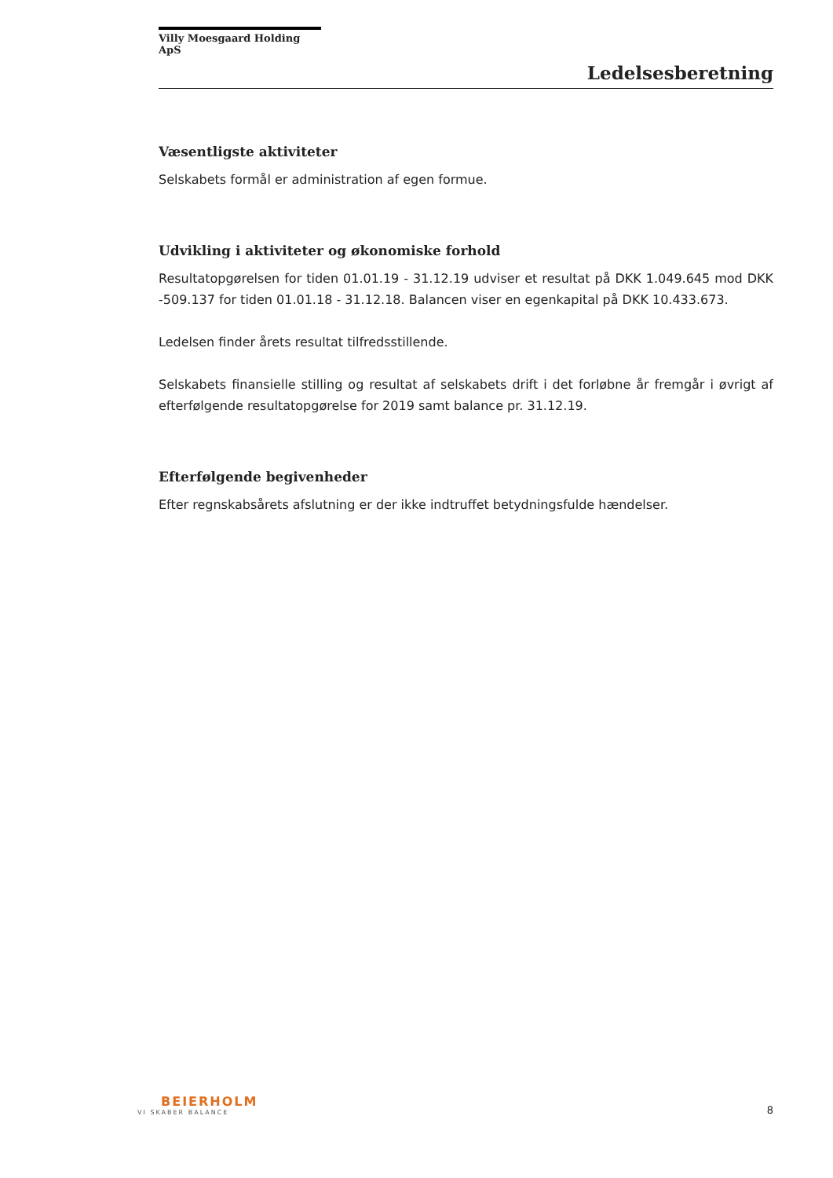Villy Moesgaard Holding ApS
Ledelsesberetning
Væsentligste aktiviteter
Selskabets formål er administration af egen formue.
Udvikling i aktiviteter og økonomiske forhold
Resultatopgørelsen for tiden 01.01.19 - 31.12.19 udviser et resultat på DKK 1.049.645 mod DKK -509.137 for tiden 01.01.18 - 31.12.18. Balancen viser en egenkapital på DKK 10.433.673.
Ledelsen finder årets resultat tilfredsstillende.
Selskabets finansielle stilling og resultat af selskabets drift i det forløbne år fremgår i øvrigt af efterfølgende resultatopgørelse for 2019 samt balance pr. 31.12.19.
Efterfølgende begivenheder
Efter regnskabsårets afslutning er der ikke indtruffet betydningsfulde hændelser.
BEIERHOLM
VI SKABER BALANCE
8